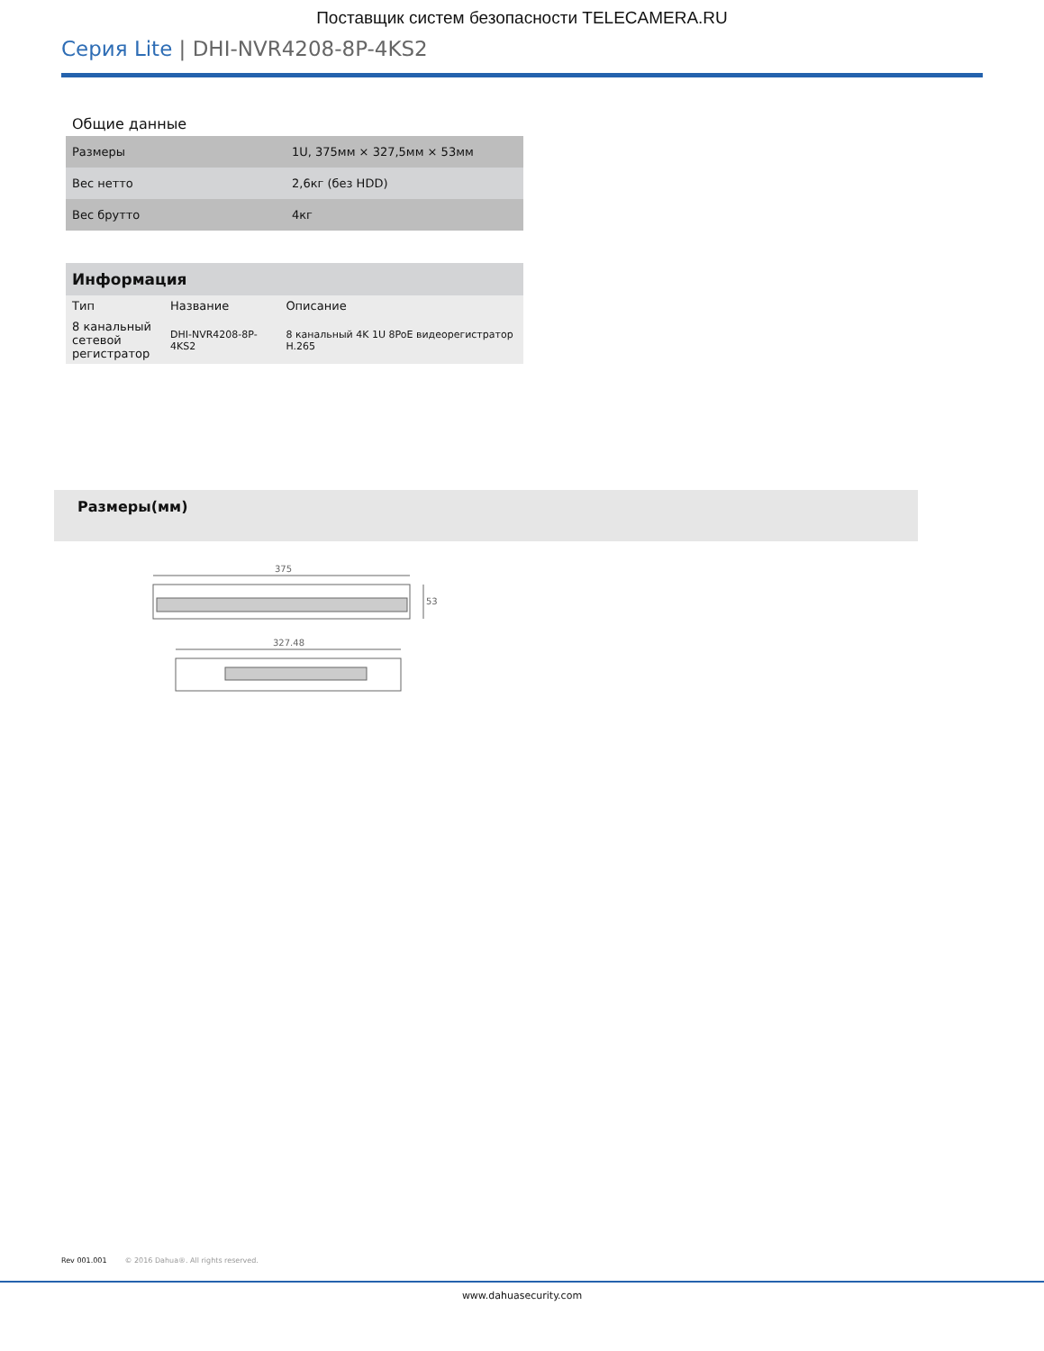Поставщик систем безопасности TELECAMERA.RU
Серия Lite | DHI-NVR4208-8P-4KS2
Общие данные
| Размеры | 1U, 375мм × 327,5мм × 53мм |
| Вес нетто | 2,6кг (без HDD) |
| Вес брутто | 4кг |
| Информация | | |
| --- | --- | --- |
| Тип | Название | Описание |
| 8 канальный сетевой регистратор | DHI-NVR4208-8P-4KS2 | 8 канальный 4K 1U 8PoE видеорегистратор H.265 |
Размеры(мм)
375
53
327.48
Rev 001.001 © 2016 Dahua®. All rights reserved.
www.dahuasecurity.com